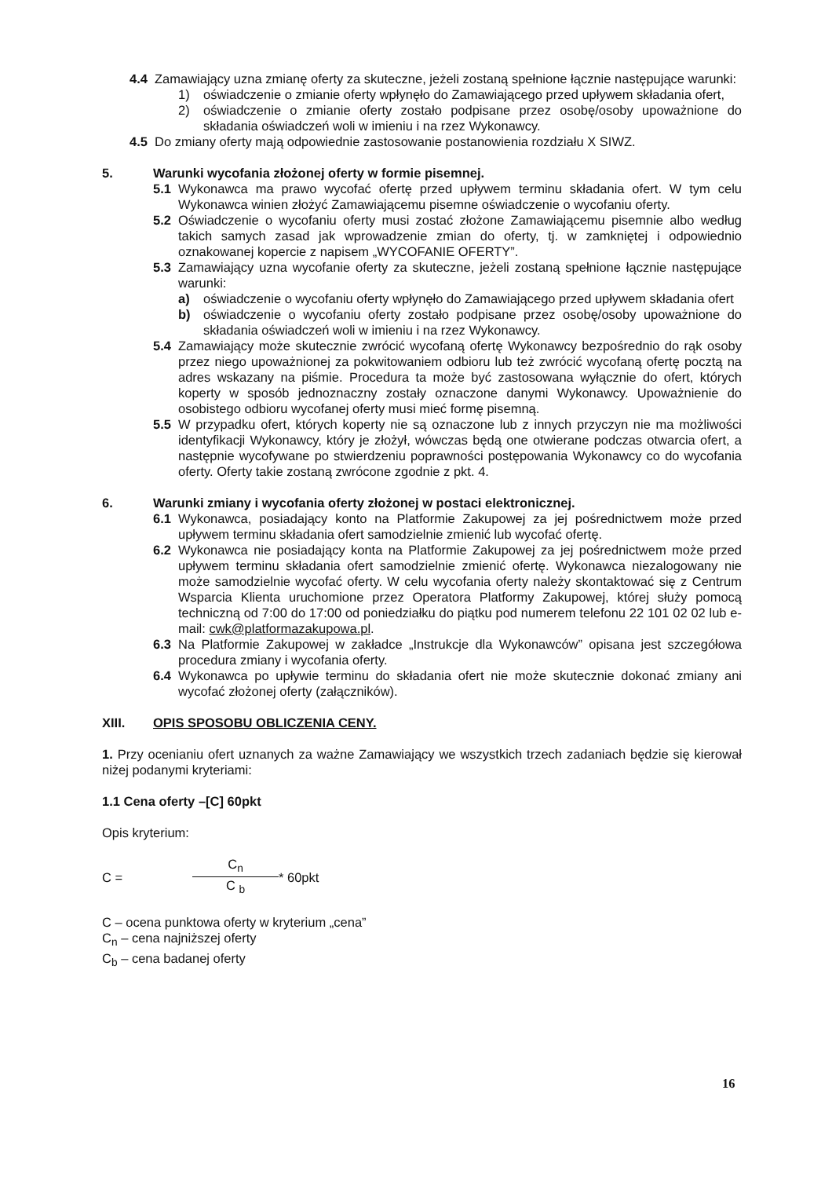4.4 Zamawiający uzna zmianę oferty za skuteczne, jeżeli zostaną spełnione łącznie następujące warunki:
1) oświadczenie o zmianie oferty wpłynęło do Zamawiającego przed upływem składania ofert,
2) oświadczenie o zmianie oferty zostało podpisane przez osobę/osoby upoważnione do składania oświadczeń woli w imieniu i na rzez Wykonawcy.
4.5 Do zmiany oferty mają odpowiednie zastosowanie postanowienia rozdziału X SIWZ.
5. Warunki wycofania złożonej oferty w formie pisemnej.
5.1 Wykonawca ma prawo wycofać ofertę przed upływem terminu składania ofert. W tym celu Wykonawca winien złożyć Zamawiającemu pisemne oświadczenie o wycofaniu oferty.
5.2 Oświadczenie o wycofaniu oferty musi zostać złożone Zamawiającemu pisemnie albo według takich samych zasad jak wprowadzenie zmian do oferty, tj. w zamkniętej i odpowiednio oznakowanej kopercie z napisem „WYCOFANIE OFERTY”.
5.3 Zamawiający uzna wycofanie oferty za skuteczne, jeżeli zostaną spełnione łącznie następujące warunki:
a) oświadczenie o wycofaniu oferty wpłynęło do Zamawiającego przed upływem składania ofert
b) oświadczenie o wycofaniu oferty zostało podpisane przez osobę/osoby upoważnione do składania oświadczeń woli w imieniu i na rzez Wykonawcy.
5.4 Zamawiający może skutecznie zwrócić wycofaną ofertę Wykonawcy bezpośrednio do rąk osoby przez niego upoważnionej za pokwitowaniem odbioru lub też zwrócić wycofaną ofertę pocztą na adres wskazany na piśmie. Procedura ta może być zastosowana wyłącznie do ofert, których koperty w sposób jednoznaczny zostały oznaczone danymi Wykonawcy. Upoważnienie do osobistego odbioru wycofanej oferty musi mieć formę pisemną.
5.5 W przypadku ofert, których koperty nie są oznaczone lub z innych przyczyn nie ma możliwości identyfikacji Wykonawcy, który je złożył, wówczas będą one otwierane podczas otwarcia ofert, a następnie wycofywane po stwierdzeniu poprawności postępowania Wykonawcy co do wycofania oferty. Oferty takie zostaną zwrócone zgodnie z pkt. 4.
6. Warunki zmiany i wycofania oferty złożonej w postaci elektronicznej.
6.1 Wykonawca, posiadający konto na Platformie Zakupowej za jej pośrednictwem może przed upływem terminu składania ofert samodzielnie zmienić lub wycofać ofertę.
6.2 Wykonawca nie posiadający konta na Platformie Zakupowej za jej pośrednictwem może przed upływem terminu składania ofert samodzielnie zmienić ofertę. Wykonawca niezalogowany nie może samodzielnie wycofać oferty. W celu wycofania oferty należy skontaktować się z Centrum Wsparcia Klienta uruchomione przez Operatora Platformy Zakupowej, której służy pomocą techniczną od 7:00 do 17:00 od poniedziałku do piątku pod numerem telefonu 22 101 02 02 lub e-mail: cwk@platformazakupowa.pl.
6.3 Na Platformie Zakupowej w zakładce „Instrukcje dla Wykonawców” opisana jest szczegółowa procedura zmiany i wycofania oferty.
6.4 Wykonawca po upływie terminu do składania ofert nie może skutecznie dokonać zmiany ani wycofać złożonej oferty (załączników).
XIII. OPIS SPOSOBU OBLICZENIA CENY.
1. Przy ocenianiu ofert uznanych za ważne Zamawiający we wszystkich trzech zadaniach będzie się kierował niżej podanymi kryteriami:
1.1 Cena oferty –[C] 60pkt
Opis kryterium:
C = C<sub>n</sub> C <sub>b</sub> * 60pkt
C – ocena punktowa oferty w kryterium „cena”
C<sub>n</sub> – cena najniższej oferty
C<sub>b</sub> – cena badanej oferty
16